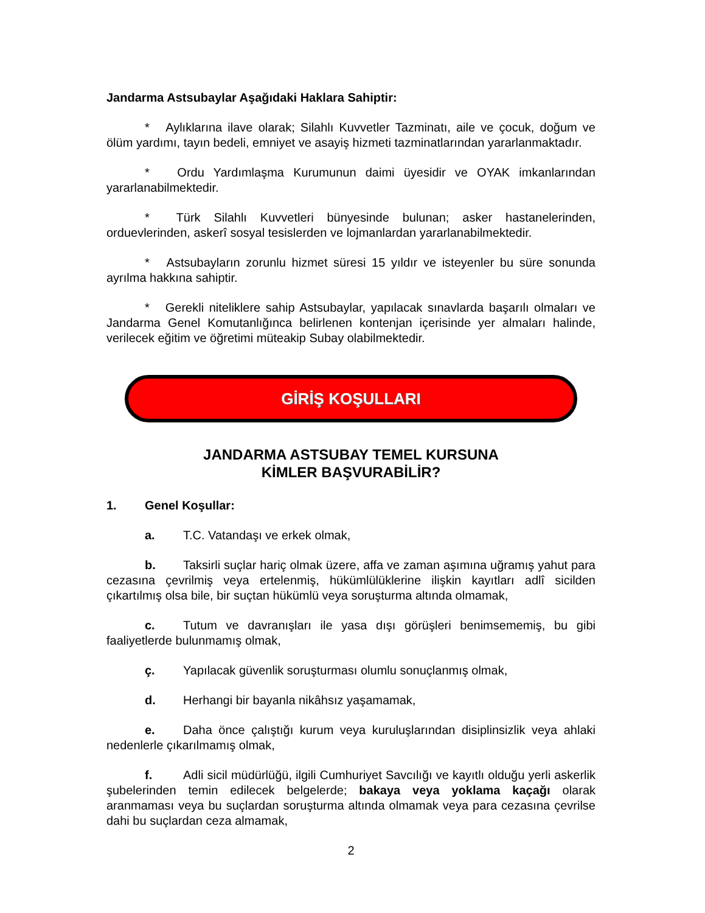Jandarma Astsubaylar Aşağıdaki Haklara Sahiptir:
* Aylıklarına ilave olarak; Silahlı Kuvvetler Tazminatı, aile ve çocuk, doğum ve ölüm yardımı, tayın bedeli, emniyet ve asayiş hizmeti tazminatlarından yararlanmaktadır.
* Ordu Yardımlaşma Kurumunun daimi üyesidir ve OYAK imkanlarından yararlanabilmektedir.
* Türk Silahlı Kuvvetleri bünyesinde bulunan; asker hastanelerinden, orduevlerinden, askerî sosyal tesislerden ve lojmanlardan yararlanabilmektedir.
* Astsubayların zorunlu hizmet süresi 15 yıldır ve isteyenler bu süre sonunda ayrılma hakkına sahiptir.
* Gerekli niteliklere sahip Astsubaylar, yapılacak sınavlarda başarılı olmaları ve Jandarma Genel Komutanlığınca belirlenen kontenjan içerisinde yer almaları halinde, verilecek eğitim ve öğretimi müteakip Subay olabilmektedir.
GİRİŞ KOŞULLARI
JANDARMA ASTSUBAY TEMEL KURSUNA
KİMLER BAŞVURABİLİR?
1. Genel Koşullar:
a. T.C. Vatandaşı ve erkek olmak,
b. Taksirli suçlar hariç olmak üzere, affa ve zaman aşımına uğramış yahut para cezasına çevrilmiş veya ertelenmiş, hükümlülüklerine ilişkin kayıtları adlî sicilden çıkartılmış olsa bile, bir suçtan hükümlü veya soruşturma altında olmamak,
c. Tutum ve davranışları ile yasa dışı görüşleri benimsememiş, bu gibi faaliyetlerde bulunmamış olmak,
ç. Yapılacak güvenlik soruşturması olumlu sonuçlanmış olmak,
d. Herhangi bir bayanla nikâhsız yaşamamak,
e. Daha önce çalıştığı kurum veya kuruluşlarından disiplinsizlik veya ahlaki nedenlerle çıkarılmamış olmak,
f. Adli sicil müdürlüğü, ilgili Cumhuriyet Savcılığı ve kayıtlı olduğu yerli askerlik şubelerinden temin edilecek belgelerde; bakaya veya yoklama kaçağı olarak aranmaması veya bu suçlardan soruşturma altında olmamak veya para cezasına çevrilse dahi bu suçlardan ceza almamak,
2